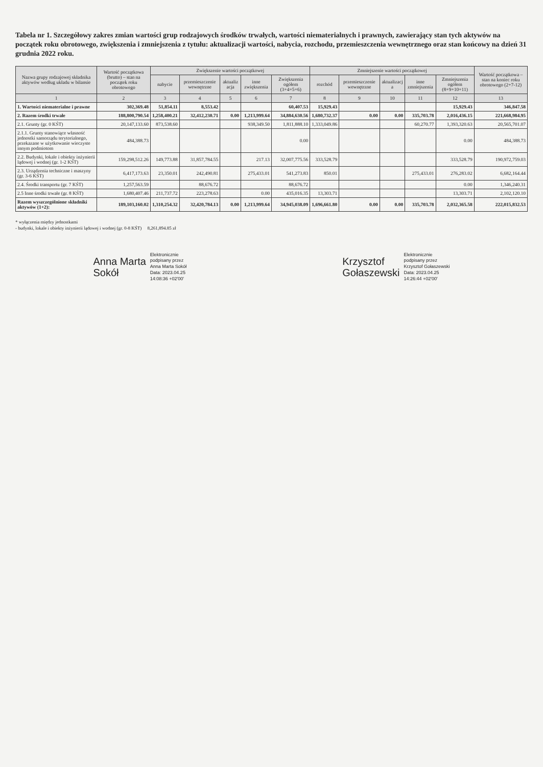Tabela nr 1. Szczegółowy zakres zmian wartości grup rodzajowych środków trwałych, wartości niematerialnych i prawnych, zawierający stan tych aktywów na początek roku obrotowego, zwiększenia i zmniejszenia z tytułu: aktualizacji wartości, nabycia, rozchodu, przemieszczenia wewnętrznego oraz stan końcowy na dzień 31 grudnia 2022 roku.
| Nazwa grupy rodzajowej składnika aktywów według układu w bilansie | Wartość początkowa (brutto) – stan na początek roku obrotowego | Zwiększenie wartości początkowej | | | | | Zmniejszenie wartości początkowej | | | | | Wartość początkowa – stan na koniec roku obrotowego (2+7-12) |
| --- | --- | --- | --- | --- | --- | --- | --- | --- | --- | --- | --- | --- |
| | | nabycie | przemieszczenie wewnętrzne | aktualiz acja | inne zwiększenia | Zwiększenia ogółem (3+4+5+6) | rozchód | przemieszczenie wewnętrzne | aktualizacj a | inne zmniejszenia | Zmniejszenia ogółem (8+9+10+11) | |
| 1 | 2 | 3 | 4 | 5 | 6 | 7 | 8 | 9 | 10 | 11 | 12 | 13 |
| 1. Wartości niematerialne i prawne | 302,369.48 | 51,854.11 | 8,553.42 | | | 60,407.53 | 15,929.43 | | | | 15,929.43 | 346,847.58 |
| 2. Razem środki trwałe | 188,800,790.54 | 1,258,400.21 | 32,412,230.71 | 0.00 | 1,213,999.64 | 34,884,630.56 | 1,680,732.37 | 0.00 | 0.00 | 335,703.78 | 2,016,436.15 | 221,668,984.95 |
| 2.1. Grunty (gr. 0 KŚT) | 20,147,133.60 | 873,538.60 | | | 938,349.50 | 1,811,888.10 | 1,333,049.86 | | | 60,270.77 | 1,393,320.63 | 20,565,701.07 |
| 2.1.1. Grunty stanowiące własność jednostki samorządu terytorialnego, przekazane w użytkowanie wieczyste innym podmiotom | 484,388.73 | | | | | 0.00 | | | | | 0.00 | 484,388.73 |
| 2.2. Budynki, lokale i obiekty inżynierii lądowej i wodnej (gr. 1-2 KŚT) | 159,298,512.26 | 149,773.88 | 31,857,784.55 | | 217.13 | 32,007,775.56 | 333,528.79 | | | | 333,528.79 | 190,972,759.03 |
| 2.3. Urządzenia techniczne i maszyny (gr. 3-6 KŚT) | 6,417,173.63 | 23,350.01 | 242,490.81 | | 275,433.01 | 541,273.83 | 850.01 | | | 275,433.01 | 276,283.02 | 6,682,164.44 |
| 2.4. Środki transportu (gr. 7 KŚT) | 1,257,563.59 | | 88,676.72 | | | 88,676.72 | | | | | 0.00 | 1,346,240.31 |
| 2.5 Inne środki trwałe (gr. 8 KŚT) | 1,680,407.46 | 211,737.72 | 223,278.63 | | 0.00 | 435,016.35 | 13,303.71 | | | | 13,303.71 | 2,102,120.10 |
| Razem wyszczególnione składniki aktywów (1+2): | 189,103,160.02 | 1,310,254.32 | 32,420,784.13 | 0.00 | 1,213,999.64 | 34,945,038.09 | 1,696,661.80 | 0.00 | 0.00 | 335,703.78 | 2,032,365.58 | 222,015,832.53 |
* wyłączenia między jednostkami
- budynki, lokale i obiekty inżynierii lądowej i wodnej (gr. 0-8 KŚT) 8,261,894.85 zł
Anna Marta
Sokół
Elektronicznie
podpisany przez
Anna Marta Sokół
Data: 2023.04.25
14:08:36 +02'00'
Krzysztof
Gołaszewski
Elektronicznie
podpisany przez
Krzysztof Gołaszewski
Data: 2023.04.25
14:26:44 +02'00'